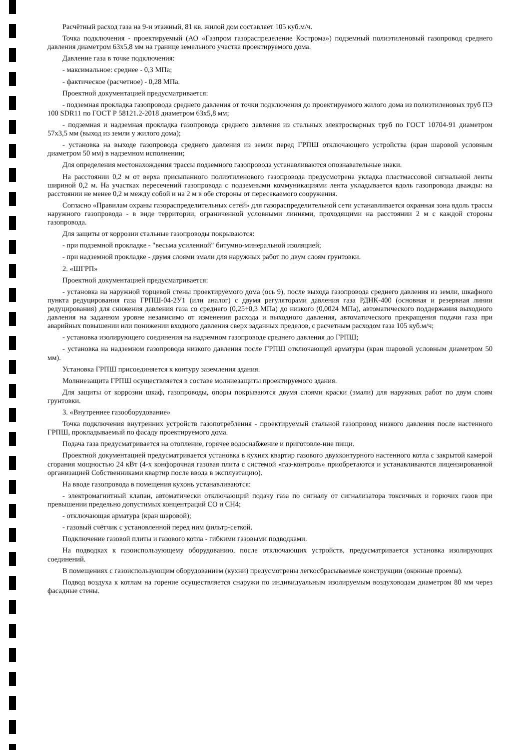Расчётный расход газа на 9-и этажный, 81 кв. жилой дом составляет 105 куб.м/ч.
Точка подключения - проектируемый (АО «Газпром газораспределение Кострома») подземный полиэтиленовый газопровод среднего давления диаметром 63х5,8 мм на границе земельного участка проектируемого дома.
Давление газа в точке подключения:
- максимальное: среднее - 0,3 МПа;
- фактическое (расчетное) - 0,28 МПа.
Проектной документацией предусматривается:
- подземная прокладка газопровода среднего давления от точки подключения до проектируемого жилого дома из полиэтиленовых труб ПЭ 100 SDR11 по ГОСТ Р 58121.2-2018 диаметром 63х5,8 мм;
- подземная и надземная прокладка газопровода среднего давления из стальных электросварных труб по ГОСТ 10704-91 диаметром 57х3,5 мм (выход из земли у жилого дома);
- установка на выходе газопровода среднего давления из земли перед ГРПШ отключающего устройства (кран шаровой условным диаметром 50 мм) в надземном исполнении;
Для определения местонахождения трассы подземного газопровода устанавливаются опознавательные знаки.
На расстоянии 0,2 м от верха присыпанного полиэтиленового газопровода предусмотрена укладка пластмассовой сигнальной ленты шириной 0,2 м. На участках пересечений газопровода с подземными коммуникациями лента укладывается вдоль газопровода дважды: на расстоянии не менее 0,2 м между собой и на 2 м в обе стороны от пересекаемого сооружения.
Согласно «Правилам охраны газораспределительных сетей» для газораспределительной сети устанавливается охранная зона вдоль трассы наружного газопровода - в виде территории, ограниченной условными линиями, проходящими на расстоянии 2 м с каждой стороны газопровода.
Для защиты от коррозии стальные газопроводы покрываются:
- при подземной прокладке - "весьма усиленной" битумно-минеральной изоляцией;
- при надземной прокладке - двумя слоями эмали для наружных работ по двум слоям грунтовки.
2. «ШГРП»
Проектной документацией предусматривается:
- установка на наружной торцевой стены проектируемого дома (ось 9), после выхода газопровода среднего давления из земли, шкафного пункта редуцирования газа ГРПШ-04-2У1 (или аналог) с двумя регуляторами давления газа РДНК-400 (основная и резервная линии редуцирования) для снижения давления газа со среднего (0,25÷0,3 МПа) до низкого (0,0024 МПа), автоматического поддержания выходного давления на заданном уровне независимо от изменения расхода и выходного давления, автоматического прекращения подачи газа при аварийных повышении или понижении входного давления сверх заданных пределов, с расчетным расходом газа 105 куб.м/ч;
- установка изолирующего соединения на надземном газопроводе среднего давления до ГРПШ;
- установка на надземном газопровода низкого давления после ГРПШ отключающей арматуры (кран шаровой условным диаметром 50 мм).
Установка ГРПШ присоединяется к контуру заземления здания.
Молниезащита ГРПШ осуществляется в составе молниезащиты проектируемого здания.
Для защиты от коррозии шкаф, газопроводы, опоры покрываются двумя слоями краски (эмали) для наружных работ по двум слоям грунтовки.
3. «Внутреннее газооборудование»
Точка подключения внутренних устройств газопотребления - проектируемый стальной газопровод низкого давления после настенного ГРПШ, прокладываемый по фасаду проектируемого дома.
Подача газа предусматривается на отопление, горячее водоснабжение и приготовле-ние пищи.
Проектной документацией предусматривается установка в кухнях квартир газового двухконтурного настенного котла с закрытой камерой сгорания мощностью 24 кВт (4-х конфорочная газовая плита с системой «газ-контроль» приобретаются и устанавливаются лицензированной организацией Собственниками квартир после ввода в эксплуатацию).
На вводе газопровода в помещения кухонь устанавливаются:
- электромагнитный клапан, автоматически отключающий подачу газа по сигналу от сигнализатора токсичных и горючих газов при превышении предельно допустимых концентраций СО и СН4;
- отключающая арматура (кран шаровой);
- газовый счётчик с установленной перед ним фильтр-сеткой.
Подключение газовой плиты и газового котла - гибкими газовыми подводками.
На подводках к газоиспользующему оборудованию, после отключающих устройств, предусматривается установка изолирующих соединений.
В помещениях с газоиспользующим оборудованием (кухни) предусмотрены легкосбрасываемые конструкции (оконные проемы).
Подвод воздуха к котлам на горение осуществляется снаружи по индивидуальным изолируемым воздуховодам диаметром 80 мм через фасадные стены.